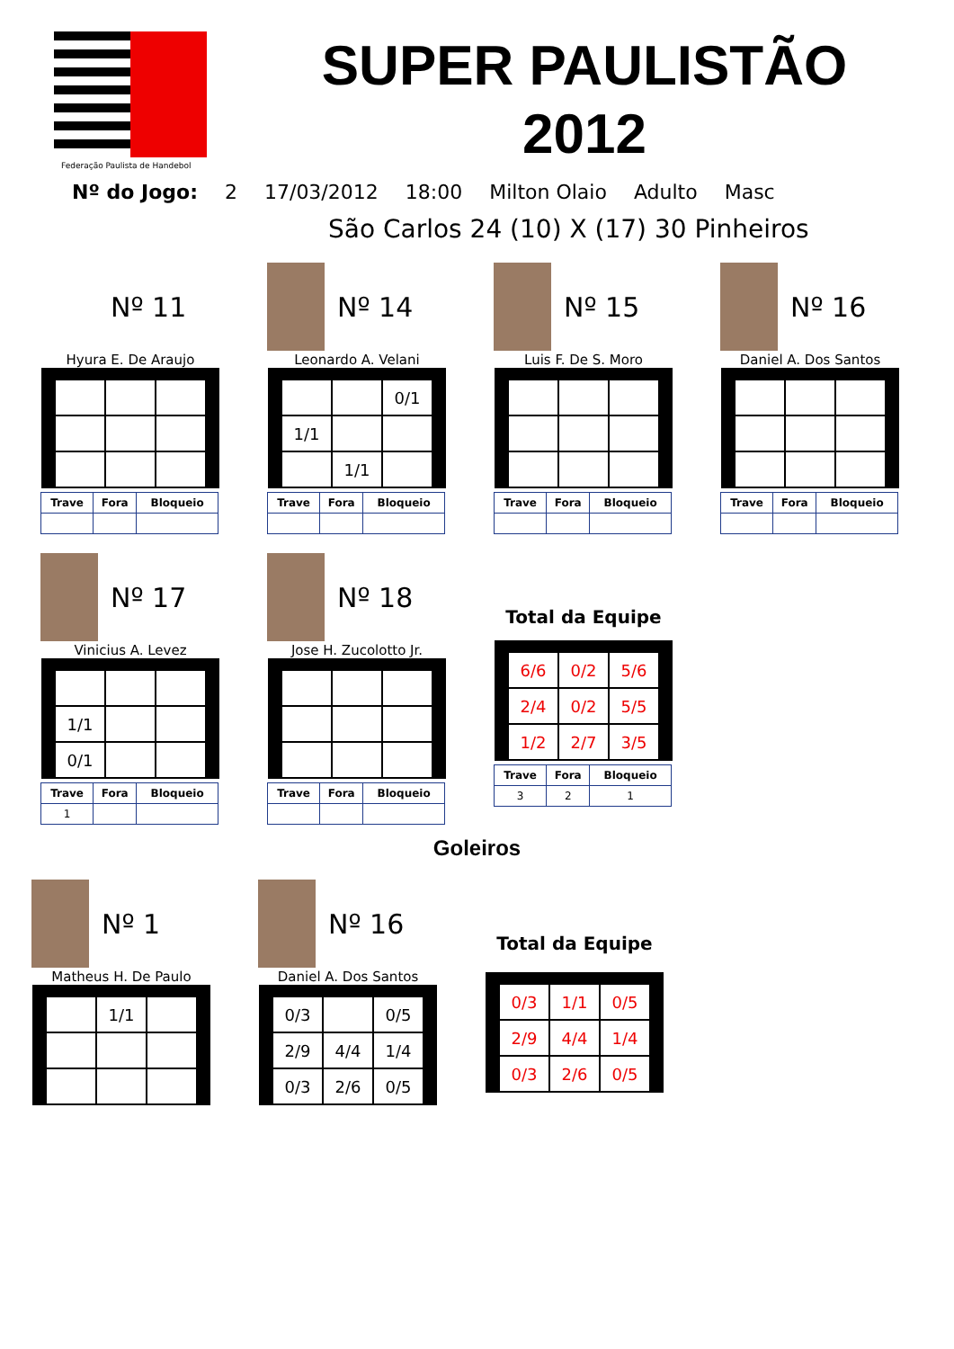Federação Paulista de Handebol
SUPER PAULISTÃO 2012
Nº do Jogo: 2 17/03/2012 18:00 Milton Olaio Adulto Masc
São Carlos 24 (10) X (17) 30 Pinheiros
Nº 11
Hyura E. De Araujo
| Trave | Fora | Bloqueio |
| --- | --- | --- |
Nº 14
Leonardo A. Velani
| | | 0/1 |
| 1/1 | | |
| | 1/1 | |
| Trave | Fora | Bloqueio |
| --- | --- | --- |
Nº 15
Luis F. De S. Moro
| Trave | Fora | Bloqueio |
| --- | --- | --- |
Nº 16
Daniel A. Dos Santos
| Trave | Fora | Bloqueio |
| --- | --- | --- |
Nº 17
Vinicius A. Levez
| 1/1 | | |
| 0/1 | | |
| Trave | Fora | Bloqueio |
| --- | --- | --- |
| 1 | | |
Nº 18
Jose H. Zucolotto Jr.
| Trave | Fora | Bloqueio |
| --- | --- | --- |
Total da Equipe
| 6/6 | 0/2 | 5/6 |
| 2/4 | 0/2 | 5/5 |
| 1/2 | 2/7 | 3/5 |
| Trave | Fora | Bloqueio |
| --- | --- | --- |
| 3 | 2 | 1 |
Goleiros
Nº 1
Matheus H. De Paulo
| | 1/1 | |
Nº 16
Daniel A. Dos Santos
| 0/3 | | 0/5 |
| 2/9 | 4/4 | 1/4 |
| 0/3 | 2/6 | 0/5 |
Total da Equipe
| 0/3 | 1/1 | 0/5 |
| 2/9 | 4/4 | 1/4 |
| 0/3 | 2/6 | 0/5 |